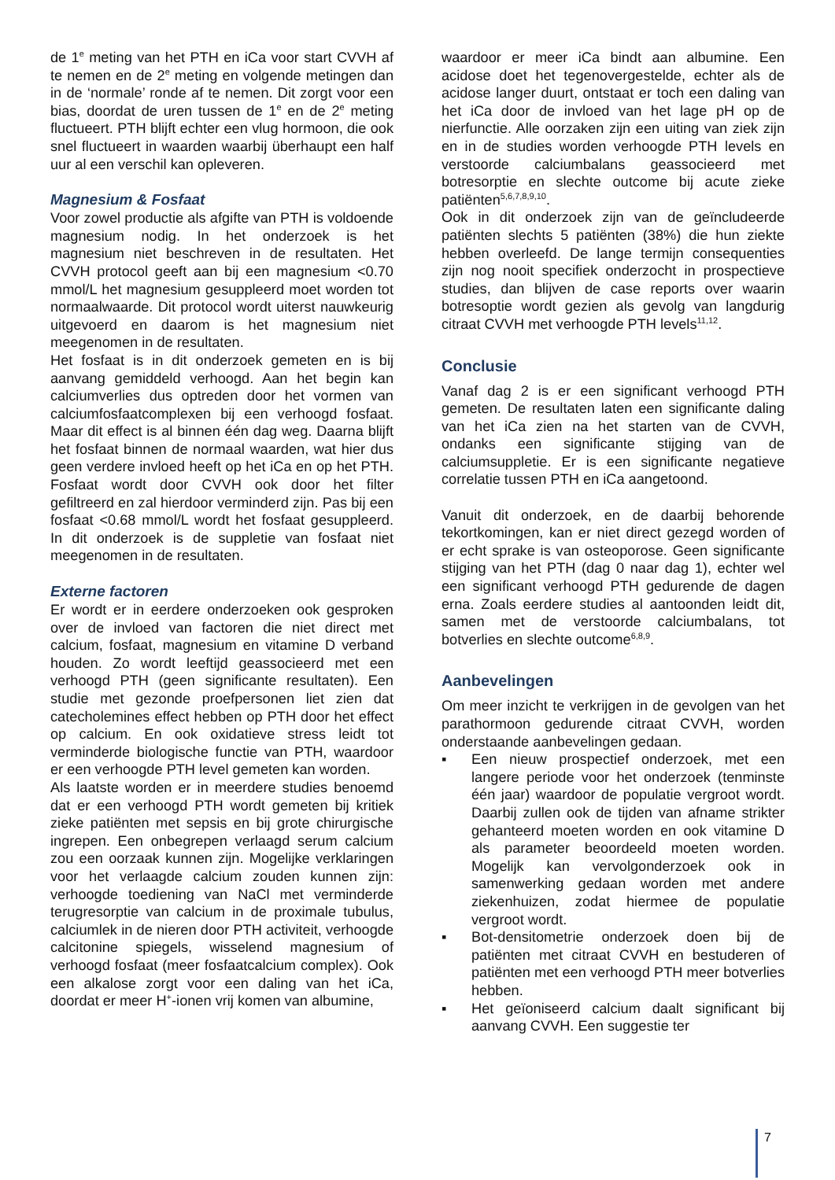de 1<sup>e</sup> meting van het PTH en iCa voor start CVVH af te nemen en de 2<sup>e</sup> meting en volgende metingen dan in de ‘normale’ ronde af te nemen. Dit zorgt voor een bias, doordat de uren tussen de 1<sup>e</sup> en de 2<sup>e</sup> meting fluctueert. PTH blijft echter een vlug hormoon, die ook snel fluctueert in waarden waarbij überhaupt een half uur al een verschil kan opleveren.
Magnesium & Fosfaat
Voor zowel productie als afgifte van PTH is voldoende magnesium nodig. In het onderzoek is het magnesium niet beschreven in de resultaten. Het CVVH protocol geeft aan bij een magnesium <0.70 mmol/L het magnesium gesuppleerd moet worden tot normaalwaarde. Dit protocol wordt uiterst nauwkeurig uitgevoerd en daarom is het magnesium niet meegenomen in de resultaten.
Het fosfaat is in dit onderzoek gemeten en is bij aanvang gemiddeld verhoogd. Aan het begin kan calciumverlies dus optreden door het vormen van calciumfosfaatcomplexen bij een verhoogd fosfaat. Maar dit effect is al binnen één dag weg. Daarna blijft het fosfaat binnen de normaal waarden, wat hier dus geen verdere invloed heeft op het iCa en op het PTH. Fosfaat wordt door CVVH ook door het filter gefiltreerd en zal hierdoor verminderd zijn. Pas bij een fosfaat <0.68 mmol/L wordt het fosfaat gesuppleerd. In dit onderzoek is de suppletie van fosfaat niet meegenomen in de resultaten.
Externe factoren
Er wordt er in eerdere onderzoeken ook gesproken over de invloed van factoren die niet direct met calcium, fosfaat, magnesium en vitamine D verband houden. Zo wordt leeftijd geassocieerd met een verhoogd PTH (geen significante resultaten). Een studie met gezonde proefpersonen liet zien dat catecholemines effect hebben op PTH door het effect op calcium. En ook oxidatieve stress leidt tot verminderde biologische functie van PTH, waardoor er een verhoogde PTH level gemeten kan worden.
Als laatste worden er in meerdere studies benoemd dat er een verhoogd PTH wordt gemeten bij kritiek zieke patiënten met sepsis en bij grote chirurgische ingrepen. Een onbegrepen verlaagd serum calcium zou een oorzaak kunnen zijn. Mogelijke verklaringen voor het verlaagde calcium zouden kunnen zijn: verhoogde toediening van NaCl met verminderde terugresorptie van calcium in de proximale tubulus, calciumlek in de nieren door PTH activiteit, verhoogde calcitonine spiegels, wisselend magnesium of verhoogd fosfaat (meer fosfaatcalcium complex). Ook een alkalose zorgt voor een daling van het iCa, doordat er meer H<sup>+</sup>-ionen vrij komen van albumine,
waardoor er meer iCa bindt aan albumine. Een acidose doet het tegenovergestelde, echter als de acidose langer duurt, ontstaat er toch een daling van het iCa door de invloed van het lage pH op de nierfunctie. Alle oorzaken zijn een uiting van ziek zijn en in de studies worden verhoogde PTH levels en verstoorde calciumbalans geassocieerd met botresorptie en slechte outcome bij acute zieke patiënten<sup>5,6,7,8,9,10</sup>.
Ook in dit onderzoek zijn van de geïncludeerde patiënten slechts 5 patiënten (38%) die hun ziekte hebben overleefd. De lange termijn consequenties zijn nog nooit specifiek onderzocht in prospectieve studies, dan blijven de case reports over waarin botresoptie wordt gezien als gevolg van langdurig citraat CVVH met verhoogde PTH levels<sup>11,12</sup>.
Conclusie
Vanaf dag 2 is er een significant verhoogd PTH gemeten. De resultaten laten een significante daling van het iCa zien na het starten van de CVVH, ondanks een significante stijging van de calciumsuppletie. Er is een significante negatieve correlatie tussen PTH en iCa aangetoond.
Vanuit dit onderzoek, en de daarbij behorende tekortkomingen, kan er niet direct gezegd worden of er echt sprake is van osteoporose. Geen significante stijging van het PTH (dag 0 naar dag 1), echter wel een significant verhoogd PTH gedurende de dagen erna. Zoals eerdere studies al aantoonden leidt dit, samen met de verstoorde calciumbalans, tot botverlies en slechte outcome<sup>6,8,9</sup>.
Aanbevelingen
Om meer inzicht te verkrijgen in de gevolgen van het parathormoon gedurende citraat CVVH, worden onderstaande aanbevelingen gedaan.
▪ Een nieuw prospectief onderzoek, met een langere periode voor het onderzoek (tenminste één jaar) waardoor de populatie vergroot wordt. Daarbij zullen ook de tijden van afname strikter gehanteerd moeten worden en ook vitamine D als parameter beoordeeld moeten worden. Mogelijk kan vervolgonderzoek ook in samenwerking gedaan worden met andere ziekenhuizen, zodat hiermee de populatie vergroot wordt.
▪ Bot-densitometrie onderzoek doen bij de patiënten met citraat CVVH en bestuderen of patiënten met een verhoogd PTH meer botverlies hebben.
▪ Het geïoniseerd calcium daalt significant bij aanvang CVVH. Een suggestie ter
7